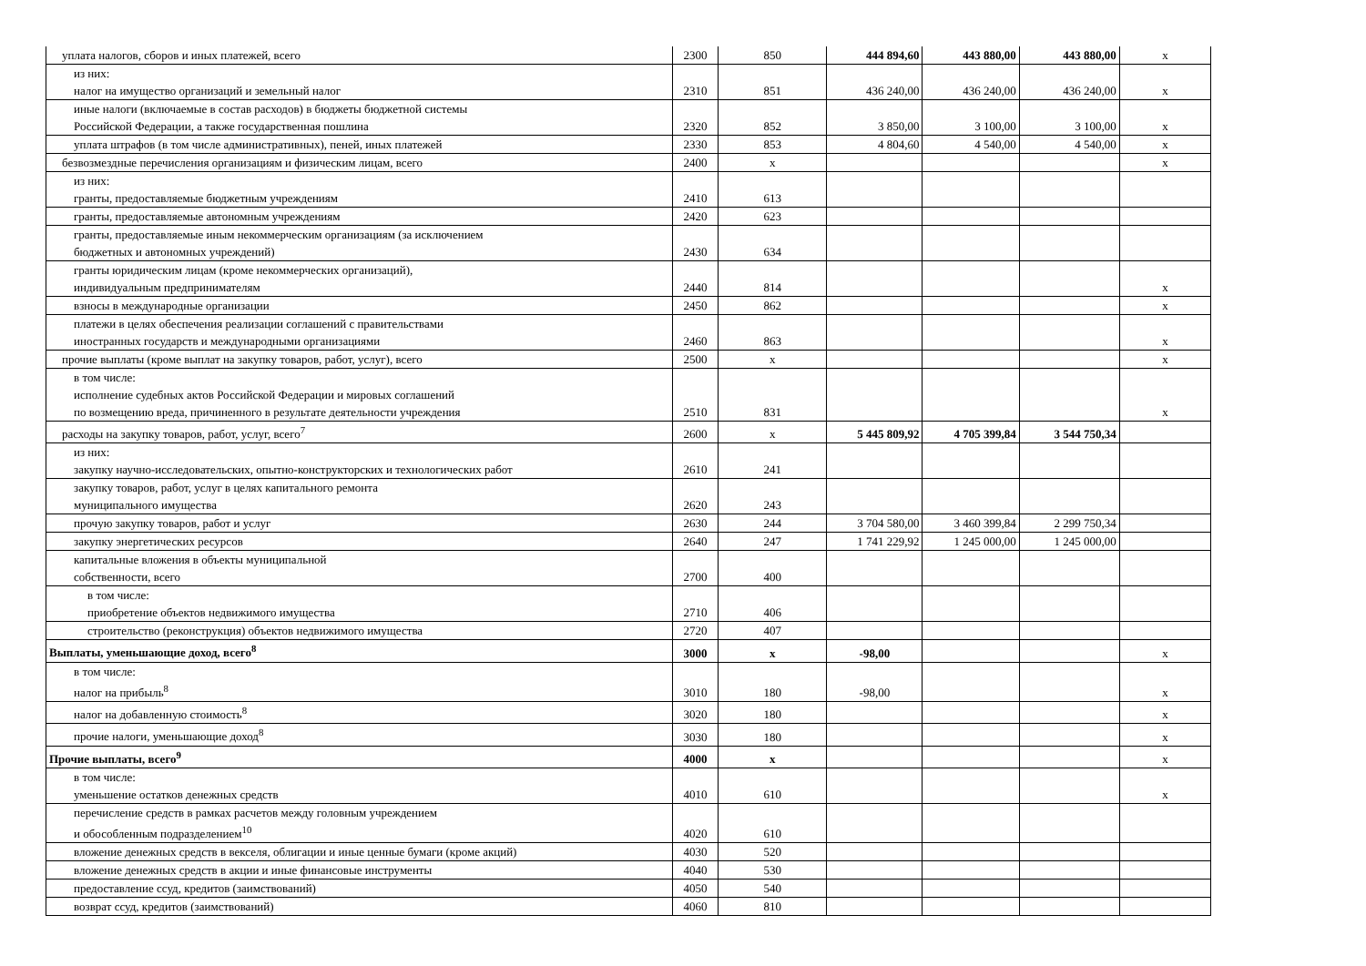| уплата налогов, сборов и иных платежей, всего | 2300 | 850 | 444 894,60 | 443 880,00 | 443 880,00 | x |
| из них: налог на имущество организаций и земельный налог | 2310 | 851 | 436 240,00 | 436 240,00 | 436 240,00 | x |
| иные налоги (включаемые в состав расходов) в бюджеты бюджетной системы Российской Федерации, а также государственная пошлина | 2320 | 852 | 3 850,00 | 3 100,00 | 3 100,00 | x |
| уплата штрафов (в том числе административных), пеней, иных платежей | 2330 | 853 | 4 804,60 | 4 540,00 | 4 540,00 | x |
| безвозмездные перечисления организациям и физическим лицам, всего | 2400 | x | | | | x |
| из них: гранты, предоставляемые бюджетным учреждениям | 2410 | 613 | | | | |
| гранты, предоставляемые автономным учреждениям | 2420 | 623 | | | | |
| гранты, предоставляемые иным некоммерческим организациям (за исключением бюджетных и автономных учреждений) | 2430 | 634 | | | | |
| гранты юридическим лицам (кроме некоммерческих организаций), индивидуальным предпринимателям | 2440 | 814 | | | | x |
| взносы в международные организации | 2450 | 862 | | | | x |
| платежи в целях обеспечения реализации соглашений с правительствами иностранных государств и международными организациями | 2460 | 863 | | | | x |
| прочие выплаты (кроме выплат на закупку товаров, работ, услуг), всего | 2500 | x | | | | x |
| в том числе: исполнение судебных актов Российской Федерации и мировых соглашений по возмещению вреда, причиненного в результате деятельности учреждения | 2510 | 831 | | | | x |
| расходы на закупку товаров, работ, услуг, всего<sup>7</sup> | 2600 | x | 5 445 809,92 | 4 705 399,84 | 3 544 750,34 | |
| из них: закупку научно-исследовательских, опытно-конструкторских и технологических работ | 2610 | 241 | | | | |
| закупку товаров, работ, услуг в целях капитального ремонта муниципального имущества | 2620 | 243 | | | | |
| прочую закупку товаров, работ и услуг | 2630 | 244 | 3 704 580,00 | 3 460 399,84 | 2 299 750,34 | |
| закупку энергетических ресурсов | 2640 | 247 | 1 741 229,92 | 1 245 000,00 | 1 245 000,00 | |
| капитальные вложения в объекты муниципальной собственности, всего | 2700 | 400 | | | | |
| в том числе: приобретение объектов недвижимого имущества | 2710 | 406 | | | | |
| строительство (реконструкция) объектов недвижимого имущества | 2720 | 407 | | | | |
| Выплаты, уменьшающие доход, всего<sup>8</sup> | 3000 | x | -98,00 | | | x |
| в том числе: налог на прибыль<sup>8</sup> | 3010 | 180 | -98,00 | | | x |
| налог на добавленную стоимость<sup>8</sup> | 3020 | 180 | | | | x |
| прочие налоги, уменьшающие доход<sup>8</sup> | 3030 | 180 | | | | x |
| Прочие выплаты, всего<sup>9</sup> | 4000 | x | | | | x |
| в том числе: уменьшение остатков денежных средств | 4010 | 610 | | | | x |
| перечисление средств в рамках расчетов между головным учреждением и обособленным подразделением<sup>10</sup> | 4020 | 610 | | | | |
| вложение денежных средств в векселя, облигации и иные ценные бумаги (кроме акций) | 4030 | 520 | | | | |
| вложение денежных средств в акции и иные финансовые инструменты | 4040 | 530 | | | | |
| предоставление ссуд, кредитов (заимствований) | 4050 | 540 | | | | |
| возврат ссуд, кредитов (заимствований) | 4060 | 810 | | | | |